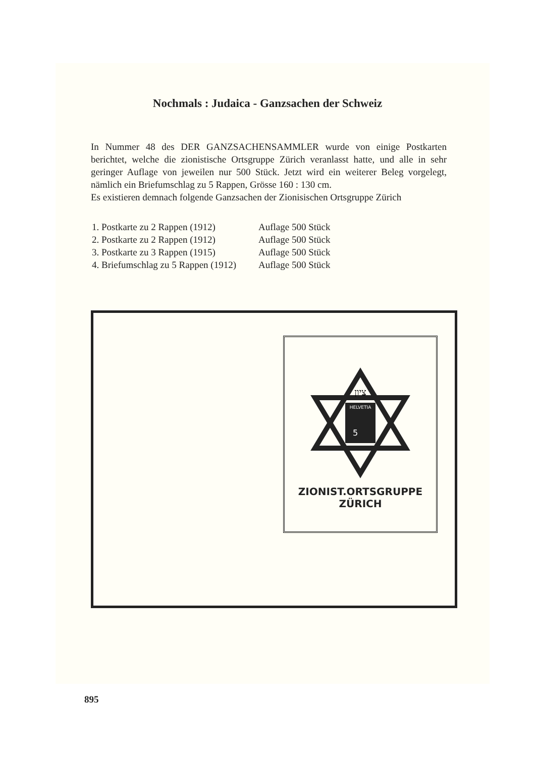Nochmals : Judaica - Ganzsachen der Schweiz
In Nummer 48 des DER GANZSACHENSAMMLER wurde von einige Postkarten berichtet, welche die zionistische Ortsgruppe Zürich veranlasst hatte, und alle in sehr geringer Auflage von jeweilen nur 500 Stück. Jetzt wird ein weiterer Beleg vorgelegt, nämlich ein Briefumschlag zu 5 Rappen, Grösse 160 : 130 cm.
Es existieren demnach folgende Ganzsachen der Zionisischen Ortsgruppe Zürich
1. Postkarte zu 2 Rappen (1912) Auflage 500 Stück
2. Postkarte zu 2 Rappen (1912) Auflage 500 Stück
3. Postkarte zu 3 Rappen (1915) Auflage 500 Stück
4. Briefumschlag zu 5 Rappen (1912) Auflage 500 Stück
HELVETIA
5
ציון
ZIONIST.ORTSGRUPPE
ZÜRICH
895